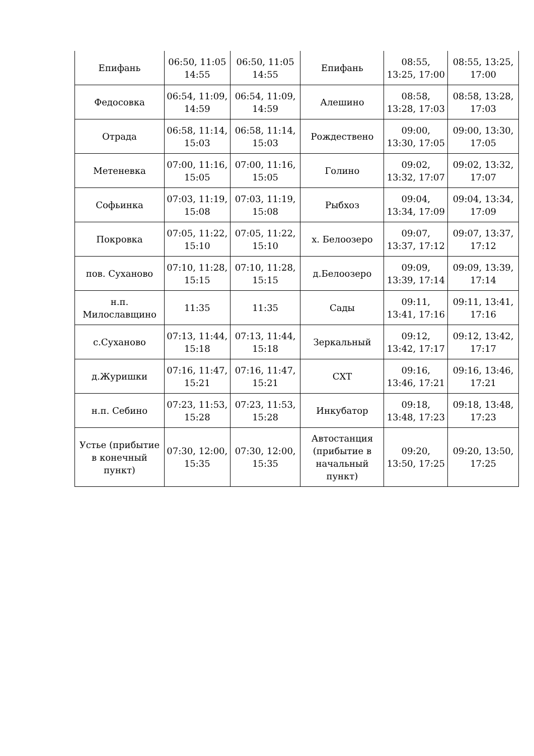| Епифань | 06:50, 11:05 14:55 | 06:50, 11:05 14:55 | Епифань | 08:55, 13:25, 17:00 | 08:55, 13:25, 17:00 |
| Федосовка | 06:54, 11:09, 14:59 | 06:54, 11:09, 14:59 | Алешино | 08:58, 13:28, 17:03 | 08:58, 13:28, 17:03 |
| Отрада | 06:58, 11:14, 15:03 | 06:58, 11:14, 15:03 | Рождествено | 09:00, 13:30, 17:05 | 09:00, 13:30, 17:05 |
| Метеневка | 07:00, 11:16, 15:05 | 07:00, 11:16, 15:05 | Голино | 09:02, 13:32, 17:07 | 09:02, 13:32, 17:07 |
| Софьинка | 07:03, 11:19, 15:08 | 07:03, 11:19, 15:08 | Рыбхоз | 09:04, 13:34, 17:09 | 09:04, 13:34, 17:09 |
| Покровка | 07:05, 11:22, 15:10 | 07:05, 11:22, 15:10 | х. Белоозеро | 09:07, 13:37, 17:12 | 09:07, 13:37, 17:12 |
| пов. Суханово | 07:10, 11:28, 15:15 | 07:10, 11:28, 15:15 | д.Белоозеро | 09:09, 13:39, 17:14 | 09:09, 13:39, 17:14 |
| н.п. Милославщино | 11:35 | 11:35 | Сады | 09:11, 13:41, 17:16 | 09:11, 13:41, 17:16 |
| с.Суханово | 07:13, 11:44, 15:18 | 07:13, 11:44, 15:18 | Зеркальный | 09:12, 13:42, 17:17 | 09:12, 13:42, 17:17 |
| д.Журишки | 07:16, 11:47, 15:21 | 07:16, 11:47, 15:21 | СХТ | 09:16, 13:46, 17:21 | 09:16, 13:46, 17:21 |
| н.п. Себино | 07:23, 11:53, 15:28 | 07:23, 11:53, 15:28 | Инкубатор | 09:18, 13:48, 17:23 | 09:18, 13:48, 17:23 |
| Устье (прибытие в конечный пункт) | 07:30, 12:00, 15:35 | 07:30, 12:00, 15:35 | Автостанция (прибытие в начальный пункт) | 09:20, 13:50, 17:25 | 09:20, 13:50, 17:25 |